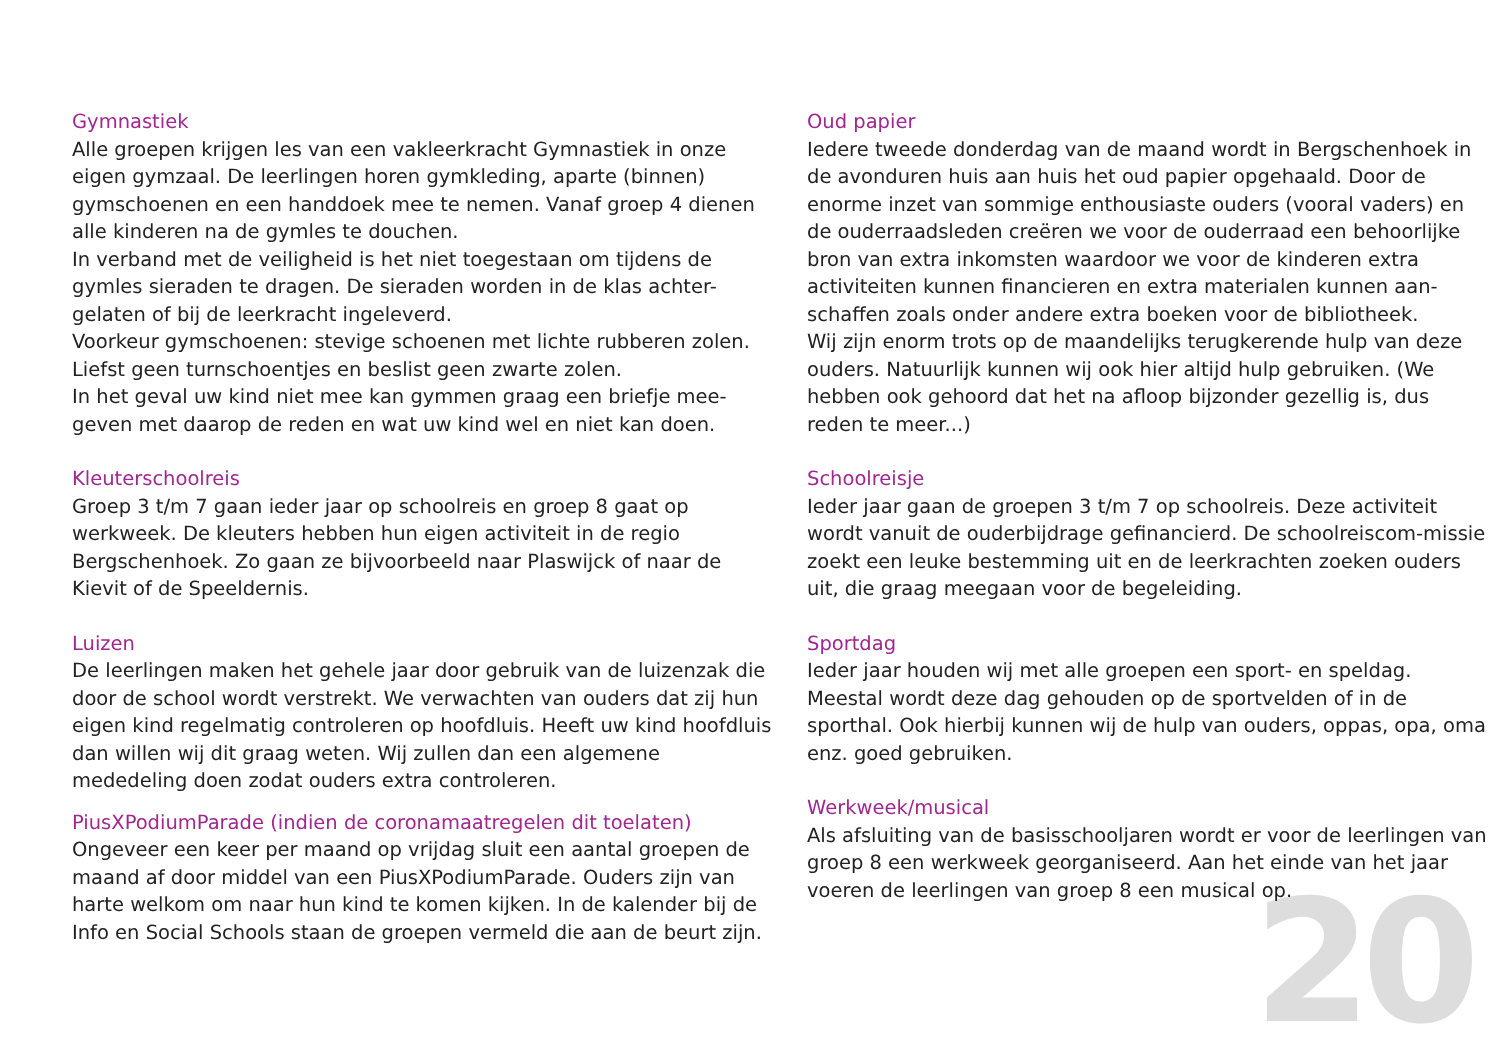20
Gymnastiek
Alle groepen krijgen les van een vakleerkracht Gymnastiek in onze eigen gymzaal. De leerlingen horen gymkleding, aparte (binnen) gymschoenen en een handdoek mee te nemen. Vanaf groep 4 dienen alle kinderen na de gymles te douchen.
In verband met de veiligheid is het niet toegestaan om tijdens de gymles sieraden te dragen. De sieraden worden in de klas achter-gelaten of bij de leerkracht ingeleverd.
Voorkeur gymschoenen: stevige schoenen met lichte rubberen zolen. Liefst geen turnschoentjes en beslist geen zwarte zolen.
In het geval uw kind niet mee kan gymmen graag een briefje mee-geven met daarop de reden en wat uw kind wel en niet kan doen.
Kleuterschoolreis
Groep 3 t/m 7 gaan ieder jaar op schoolreis en groep 8 gaat op werkweek. De kleuters hebben hun eigen activiteit in de regio Bergschenhoek. Zo gaan ze bijvoorbeeld naar Plaswijck of naar de Kievit of de Speeldernis.
Luizen
De leerlingen maken het gehele jaar door gebruik van de luizenzak die door de school wordt verstrekt. We verwachten van ouders dat zij hun eigen kind regelmatig controleren op hoofdluis. Heeft uw kind hoofdluis dan willen wij dit graag weten. Wij zullen dan een algemene mededeling doen zodat ouders extra controleren.
PiusXPodiumParade (indien de coronamaatregelen dit toelaten)
Ongeveer een keer per maand op vrijdag sluit een aantal groepen de maand af door middel van een PiusXPodiumParade. Ouders zijn van harte welkom om naar hun kind te komen kijken. In de kalender bij de Info en Social Schools staan de groepen vermeld die aan de beurt zijn.
Oud papier
Iedere tweede donderdag van de maand wordt in Bergschenhoek in de avonduren huis aan huis het oud papier opgehaald. Door de enorme inzet van sommige enthousiaste ouders (vooral vaders) en de ouderraadsleden creëren we voor de ouderraad een behoorlijke bron van extra inkomsten waardoor we voor de kinderen extra activiteiten kunnen financieren en extra materialen kunnen aan-schaffen zoals onder andere extra boeken voor de bibliotheek.
Wij zijn enorm trots op de maandelijks terugkerende hulp van deze ouders. Natuurlijk kunnen wij ook hier altijd hulp gebruiken. (We hebben ook gehoord dat het na afloop bijzonder gezellig is, dus reden te meer...)
Schoolreisje
Ieder jaar gaan de groepen 3 t/m 7 op schoolreis. Deze activiteit wordt vanuit de ouderbijdrage gefinancierd. De schoolreiscom-missie zoekt een leuke bestemming uit en de leerkrachten zoeken ouders uit, die graag meegaan voor de begeleiding.
Sportdag
Ieder jaar houden wij met alle groepen een sport- en speldag. Meestal wordt deze dag gehouden op de sportvelden of in de sporthal. Ook hierbij kunnen wij de hulp van ouders, oppas, opa, oma enz. goed gebruiken.
Werkweek/musical
Als afsluiting van de basisschooljaren wordt er voor de leerlingen van groep 8 een werkweek georganiseerd. Aan het einde van het jaar voeren de leerlingen van groep 8 een musical op.